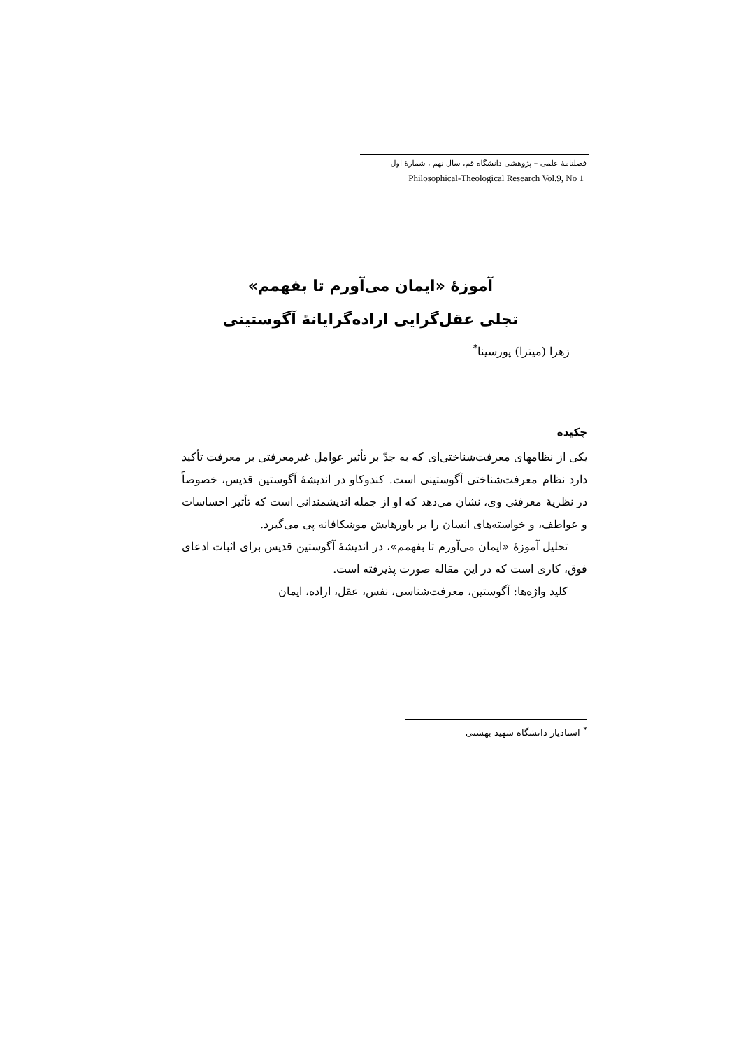فصلنامهٔ علمی – پژوهشی دانشگاه قم، سال نهم ، شمارهٔ اول
Philosophical-Theological Research Vol.9, No 1
آموزهٔ «ایمان می‌آورم تا بفهمم»
تجلی عقل‌گرایی اراده‌گرایانهٔ آگوستینی
زهرا (میترا) پورسینا<sup>*</sup>
چکیده
یکی از نظامهای معرفت‌شناختی‌ای که به جدّ بر تأثیر عوامل غیرمعرفتی بر معرفت تأکید دارد نظام معرفت‌شناختی آگوستینی است. کندوکاو در اندیشهٔ آگوستین قدیس، خصوصاً در نظریهٔ معرفتی وی، نشان می‌دهد که او از جمله اندیشمندانی است که تأثیر احساسات و عواطف، و خواسته‌های انسان را بر باورهایش موشکافانه پی می‌گیرد.
تحلیل آموزهٔ «ایمان می‌آورم تا بفهمم»، در اندیشهٔ آگوستین قدیس برای اثبات ادعای فوق، کاری است که در این مقاله صورت پذیرفته است.
کلید واژه‌ها: آگوستین، معرفت‌شناسی، نفس، عقل، اراده، ایمان
<sup>*</sup> استادیار دانشگاه شهید بهشتی